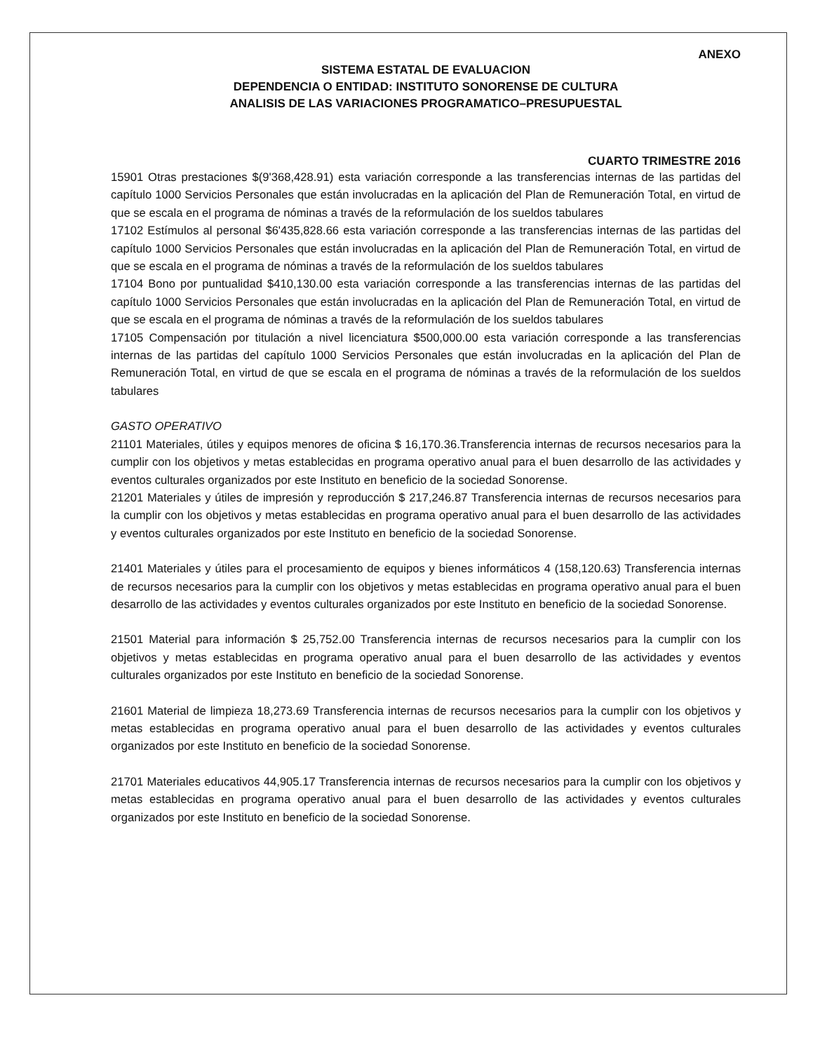ANEXO
SISTEMA ESTATAL DE EVALUACION
DEPENDENCIA O ENTIDAD: INSTITUTO SONORENSE DE CULTURA
ANALISIS DE LAS VARIACIONES PROGRAMATICO–PRESUPUESTAL
CUARTO TRIMESTRE 2016
15901 Otras prestaciones $(9'368,428.91) esta variación corresponde a las transferencias internas de las partidas del capítulo 1000 Servicios Personales que están involucradas en la aplicación del Plan de Remuneración Total, en virtud de que se escala en el programa de nóminas a través de la reformulación de los sueldos tabulares
17102 Estímulos al personal $6'435,828.66 esta variación corresponde a las transferencias internas de las partidas del capítulo 1000 Servicios Personales que están involucradas en la aplicación del Plan de Remuneración Total, en virtud de que se escala en el programa de nóminas a través de la reformulación de los sueldos tabulares
17104 Bono por puntualidad $410,130.00 esta variación corresponde a las transferencias internas de las partidas del capítulo 1000 Servicios Personales que están involucradas en la aplicación del Plan de Remuneración Total, en virtud de que se escala en el programa de nóminas a través de la reformulación de los sueldos tabulares
17105 Compensación por titulación a nivel licenciatura $500,000.00 esta variación corresponde a las transferencias internas de las partidas del capítulo 1000 Servicios Personales que están involucradas en la aplicación del Plan de Remuneración Total, en virtud de que se escala en el programa de nóminas a través de la reformulación de los sueldos tabulares
GASTO OPERATIVO
21101 Materiales, útiles y equipos menores de oficina $ 16,170.36.Transferencia internas de recursos necesarios para la cumplir con los objetivos y metas establecidas en programa operativo anual para el buen desarrollo de las actividades y eventos culturales organizados por este Instituto en beneficio de la sociedad Sonorense.
21201 Materiales y útiles de impresión y reproducción $ 217,246.87 Transferencia internas de recursos necesarios para la cumplir con los objetivos y metas establecidas en programa operativo anual para el buen desarrollo de las actividades y eventos culturales organizados por este Instituto en beneficio de la sociedad Sonorense.
21401 Materiales y útiles para el procesamiento de equipos y bienes informáticos 4 (158,120.63) Transferencia internas de recursos necesarios para la cumplir con los objetivos y metas establecidas en programa operativo anual para el buen desarrollo de las actividades y eventos culturales organizados por este Instituto en beneficio de la sociedad Sonorense.
21501 Material para información $ 25,752.00 Transferencia internas de recursos necesarios para la cumplir con los objetivos y metas establecidas en programa operativo anual para el buen desarrollo de las actividades y eventos culturales organizados por este Instituto en beneficio de la sociedad Sonorense.
21601 Material de limpieza 18,273.69 Transferencia internas de recursos necesarios para la cumplir con los objetivos y metas establecidas en programa operativo anual para el buen desarrollo de las actividades y eventos culturales organizados por este Instituto en beneficio de la sociedad Sonorense.
21701 Materiales educativos 44,905.17 Transferencia internas de recursos necesarios para la cumplir con los objetivos y metas establecidas en programa operativo anual para el buen desarrollo de las actividades y eventos culturales organizados por este Instituto en beneficio de la sociedad Sonorense.